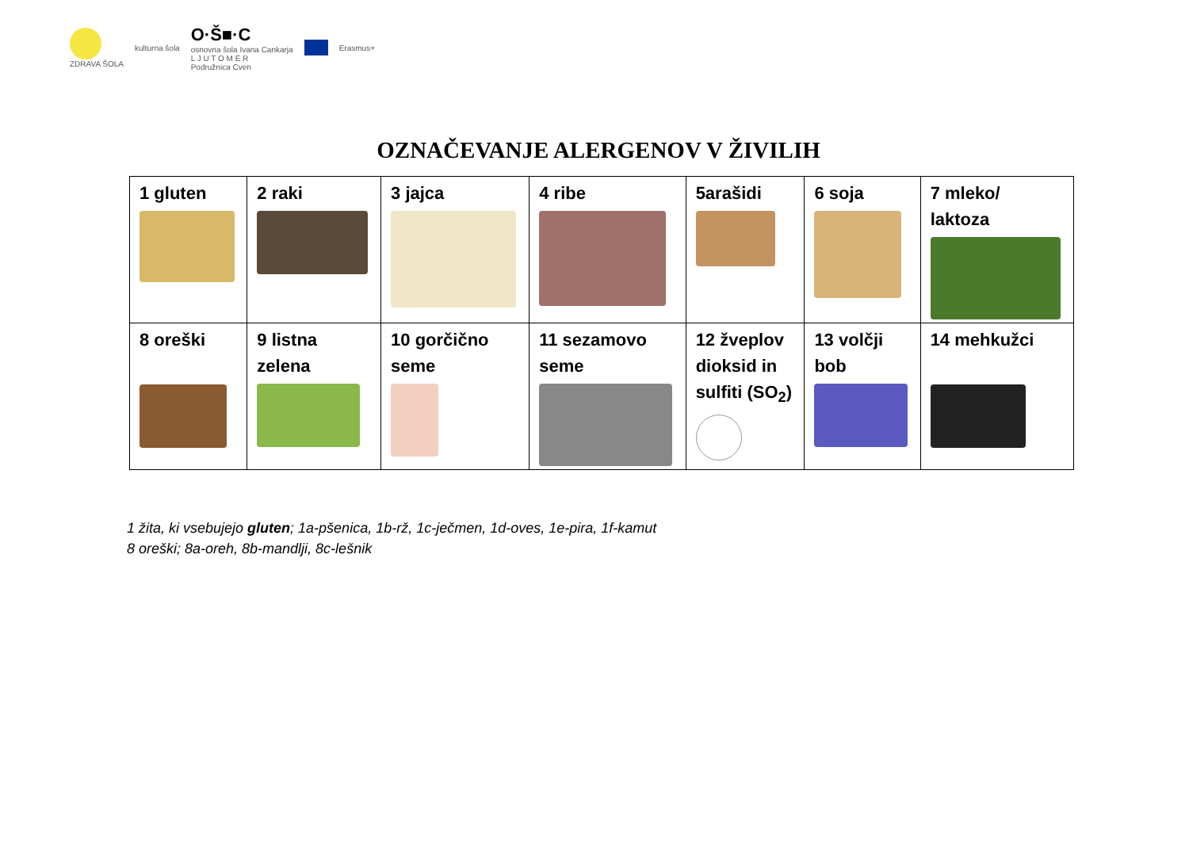ZDRAVA ŠOLA kulturna šola
O·Š■·C
osnovna šola Ivana Cankarja
L J U T O M E R
Podružnica Cven
Erasmus+
OZNAČEVANJE ALERGENOV V ŽIVILIH
| 1 gluten | 2 raki | 3 jajca | 4 ribe | 5arašidi | 6 soja | 7 mleko/ laktoza |
| 8 oreški | 9 listna zelena | 10 gorčično seme | 11 sezamovo seme | 12 žveplov dioksid in sulfiti (SO<sub>2</sub>) | 13 volčji bob | 14 mehkužci |
1 žita, ki vsebujejo gluten; 1a-pšenica, 1b-rž, 1c-ječmen, 1d-oves, 1e-pira, 1f-kamut
8 oreški; 8a-oreh, 8b-mandlji, 8c-lešnik